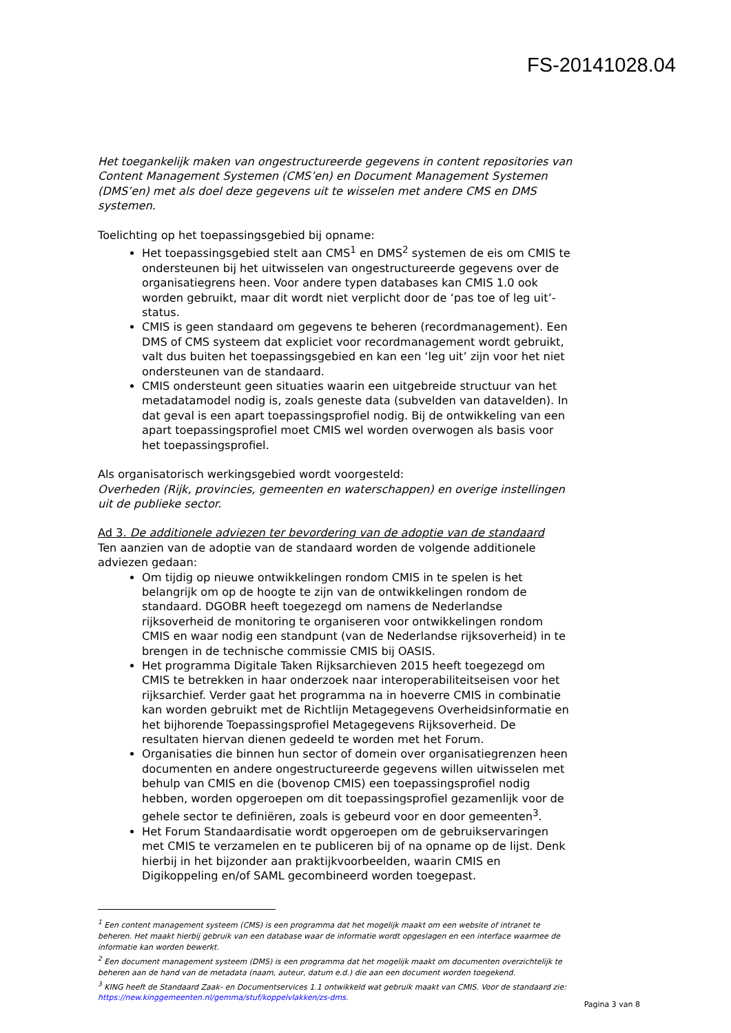FS-20141028.04
Het toegankelijk maken van ongestructureerde gegevens in content repositories van Content Management Systemen (CMS’en) en Document Management Systemen (DMS’en) met als doel deze gegevens uit te wisselen met andere CMS en DMS systemen.
Toelichting op het toepassingsgebied bij opname:
Het toepassingsgebied stelt aan CMS<sup>1</sup> en DMS<sup>2</sup> systemen de eis om CMIS te ondersteunen bij het uitwisselen van ongestructureerde gegevens over de organisatiegrens heen. Voor andere typen databases kan CMIS 1.0 ook worden gebruikt, maar dit wordt niet verplicht door de ‘pas toe of leg uit’-status.
CMIS is geen standaard om gegevens te beheren (recordmanagement). Een DMS of CMS systeem dat expliciet voor recordmanagement wordt gebruikt, valt dus buiten het toepassingsgebied en kan een ‘leg uit’ zijn voor het niet ondersteunen van de standaard.
CMIS ondersteunt geen situaties waarin een uitgebreide structuur van het metadatamodel nodig is, zoals geneste data (subvelden van datavelden). In dat geval is een apart toepassingsprofiel nodig. Bij de ontwikkeling van een apart toepassingsprofiel moet CMIS wel worden overwogen als basis voor het toepassingsprofiel.
Als organisatorisch werkingsgebied wordt voorgesteld:
Overheden (Rijk, provincies, gemeenten en waterschappen) en overige instellingen uit de publieke sector.
Ad 3. De additionele adviezen ter bevordering van de adoptie van de standaard
Ten aanzien van de adoptie van de standaard worden de volgende additionele adviezen gedaan:
Om tijdig op nieuwe ontwikkelingen rondom CMIS in te spelen is het belangrijk om op de hoogte te zijn van de ontwikkelingen rondom de standaard. DGOBR heeft toegezegd om namens de Nederlandse rijksoverheid de monitoring te organiseren voor ontwikkelingen rondom CMIS en waar nodig een standpunt (van de Nederlandse rijksoverheid) in te brengen in de technische commissie CMIS bij OASIS.
Het programma Digitale Taken Rijksarchieven 2015 heeft toegezegd om CMIS te betrekken in haar onderzoek naar interoperabiliteitseisen voor het rijksarchief. Verder gaat het programma na in hoeverre CMIS in combinatie kan worden gebruikt met de Richtlijn Metagegevens Overheidsinformatie en het bijhorende Toepassingsprofiel Metagegevens Rijksoverheid. De resultaten hiervan dienen gedeeld te worden met het Forum.
Organisaties die binnen hun sector of domein over organisatiegrenzen heen documenten en andere ongestructureerde gegevens willen uitwisselen met behulp van CMIS en die (bovenop CMIS) een toepassingsprofiel nodig hebben, worden opgeroepen om dit toepassingsprofiel gezamenlijk voor de gehele sector te definiëren, zoals is gebeurd voor en door gemeenten<sup>3</sup>.
Het Forum Standaardisatie wordt opgeroepen om de gebruikservaringen met CMIS te verzamelen en te publiceren bij of na opname op de lijst. Denk hierbij in het bijzonder aan praktijkvoorbeelden, waarin CMIS en Digikoppeling en/of SAML gecombineerd worden toegepast.
<sup>1</sup> Een content management systeem (CMS) is een programma dat het mogelijk maakt om een website of intranet te beheren. Het maakt hierbij gebruik van een database waar de informatie wordt opgeslagen en een interface waarmee de informatie kan worden bewerkt.
<sup>2</sup> Een document management systeem (DMS) is een programma dat het mogelijk maakt om documenten overzichtelijk te beheren aan de hand van de metadata (naam, auteur, datum e.d.) die aan een document worden toegekend.
<sup>3</sup> KING heeft de Standaard Zaak- en Documentservices 1.1 ontwikkeld wat gebruik maakt van CMIS. Voor de standaard zie: https://new.kinggemeenten.nl/gemma/stuf/koppelvlakken/zs-dms.
Pagina 3 van 8